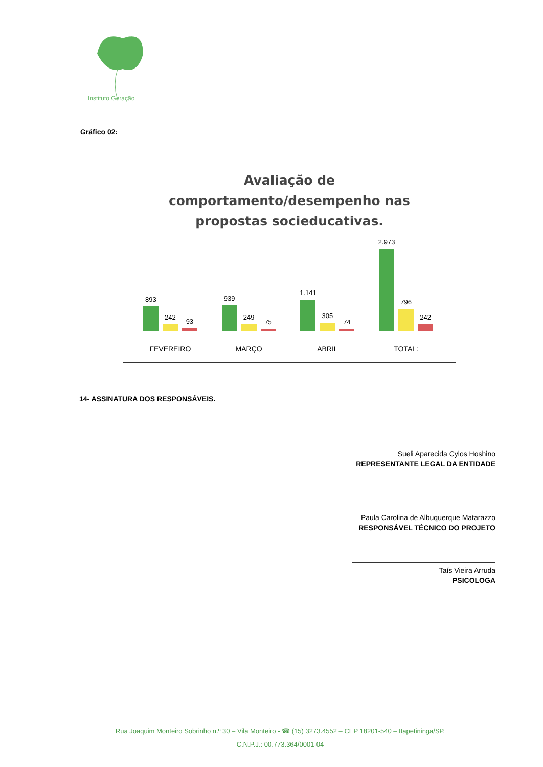Instituto Geração
Gráfico 02:
Avaliação de
comportamento/desempenho nas
propostas socieducativas.
893
242
93
939
249
75
1.141
305
74
2.973
796
242
FEVEREIRO MARÇO ABRIL TOTAL:
14- ASSINATURA DOS RESPONSÁVEIS.
Sueli Aparecida Cylos Hoshino
REPRESENTANTE LEGAL DA ENTIDADE
Paula Carolina de Albuquerque Matarazzo
RESPONSÁVEL TÉCNICO DO PROJETO
Taís Vieira Arruda
PSICOLOGA
Rua Joaquim Monteiro Sobrinho n.º 30 – Vila Monteiro - ☎ (15) 3273.4552 – CEP 18201-540 – Itapetininga/SP.
C.N.P.J.: 00.773.364/0001-04